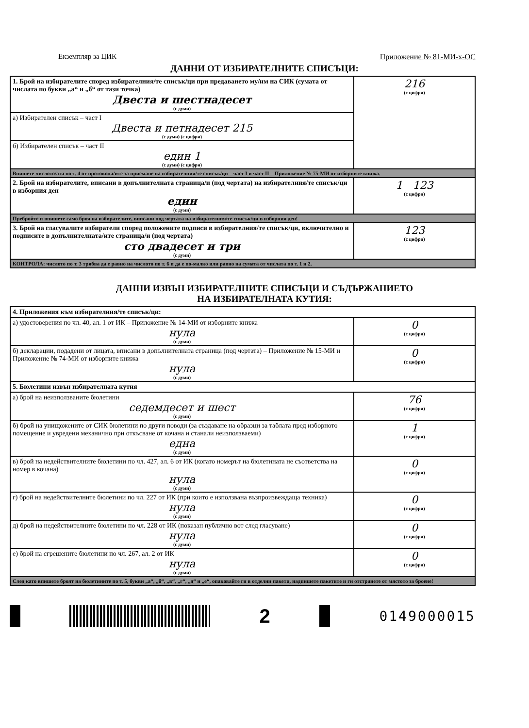Екземпляр за ЦИК Приложение № 81-МИ-х-ОС
ДАННИ ОТ ИЗБИРАТЕЛНИТЕ СПИСЪЦИ:
| 1. Брой на избирателите според избирателния/те списък/ци при предаването му/им на СИК (сумата от числата по букви „а“ и „б“ от тази точка) Двеста и шестнадесет (с думи) | 216 (с цифри) |
| а) Избирателен списък – част I Двеста и петнадесет 215 (с думи) (с цифри) | |
| б) Избирателен списък – част II един 1 (с думи) (с цифри) | |
| Впишете числото/ата по т. 4 от протокола/ите за приемане на избирателния/те списък/ци – част I и част II – Приложение № 75-МИ от изборните книжа. | |
| 2. Брой на избирателите, вписани в допълнителната страница/и (под чертата) на избирателния/те списък/ци в изборния ден един (с думи) | 1 123 (с цифри) |
| Пребройте и впишете само броя на избирателите, вписани под чертата на избирателния/те списък/ци в изборния ден! | |
| 3. Брой на гласувалите избиратели според положените подписи в избирателния/те списък/ци, включително и подписите в допълнителната/ите страница/и (под чертата) сто двадесет и три (с думи) | 123 (с цифри) |
| КОНТРОЛА: числото по т. 3 трябва да е равно на числото по т. 6 и да е по-малко или равно на сумата от числата по т. 1 и 2. | |
ДАННИ ИЗВЪН ИЗБИРАТЕЛНИТЕ СПИСЪЦИ И СЪДЪРЖАНИЕТО
НА ИЗБИРАТЕЛНАТА КУТИЯ:
| 4. Приложения към избирателния/те списък/ци: | |
| а) удостоверения по чл. 40, ал. 1 от ИК – Приложение № 14-МИ от изборните книжа нула (с думи) | 0 (с цифри) |
| б) декларации, подадени от лицата, вписани в допълнителната страница (под чертата) – Приложение № 15-МИ и Приложение № 74-МИ от изборните книжа нула (с думи) | 0 (с цифри) |
| 5. Бюлетини извън избирателната кутия | |
| а) брой на неизползваните бюлетини седемдесет и шест (с думи) | 76 (с цифри) |
| б) брой на унищожените от СИК бюлетини по други поводи (за създаване на образци за таблата пред изборното помещение и увредени механично при откъсване от кочана и станали неизползваеми) една (с думи) | 1 (с цифри) |
| в) брой на недействителните бюлетини по чл. 427, ал. 6 от ИК (когато номерът на бюлетината не съответства на номер в кочана) нула (с думи) | 0 (с цифри) |
| г) брой на недействителните бюлетини по чл. 227 от ИК (при които е използвана възпроизвеждаща техника) нула (с думи) | 0 (с цифри) |
| д) брой на недействителните бюлетини по чл. 228 от ИК (показан публично вот след гласуване) нула (с думи) | 0 (с цифри) |
| е) брой на сгрешените бюлетини по чл. 267, ал. 2 от ИК нула (с думи) | 0 (с цифри) |
| След като впишете броят на бюлетините по т. 5, букви „а“, „б“, „в“, „г“, „д“ и „е“, опаковайте ги в отделни пакети, надпишете пакетите и ги отстранете от мястото за броене! | |
2
0149000015